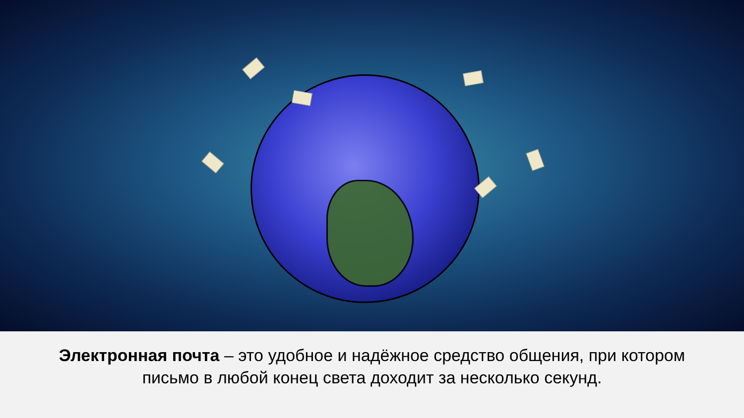Электронная почта – это удобное и надёжное средство общения, при котором
письмо в любой конец света доходит за несколько секунд.